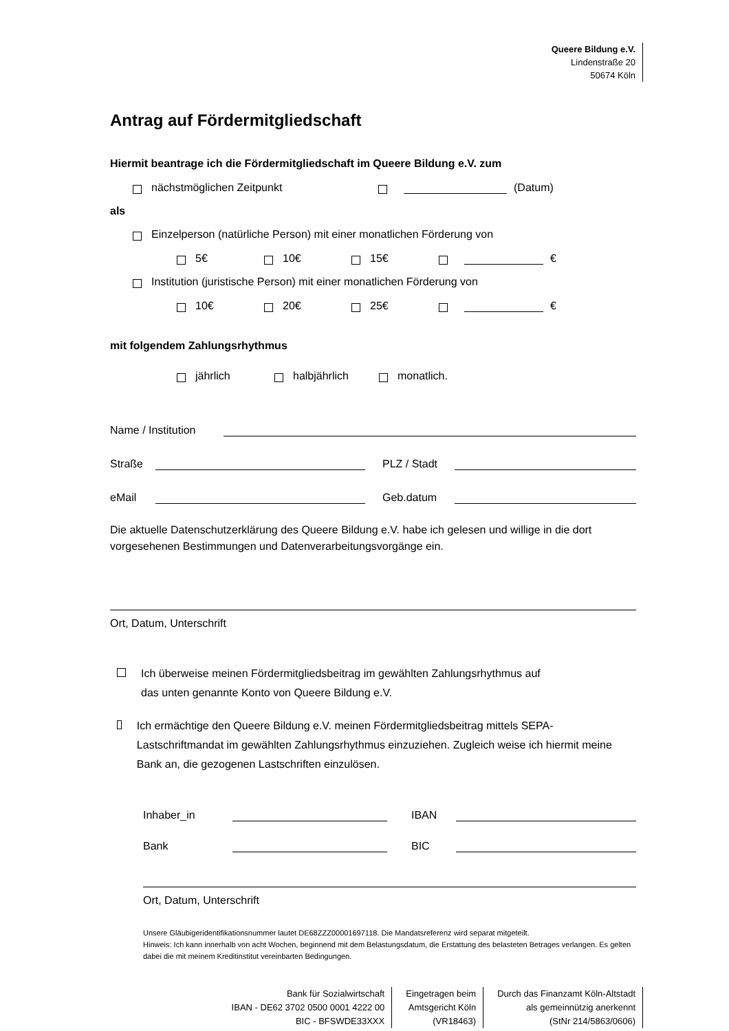Queere Bildung e.V.
Lindenstraße 20
50674 Köln
Antrag auf Fördermitgliedschaft
Hiermit beantrage ich die Fördermitgliedschaft im Queere Bildung e.V. zum
nächstmöglichen Zeitpunkt (Datum)
als
Einzelperson (natürliche Person) mit einer monatlichen Förderung von
5€ 10€ 15€ €
Institution (juristische Person) mit einer monatlichen Förderung von
10€ 20€ 25€ €
mit folgendem Zahlungsrhythmus
jährlich halbjährlich monatlich.
Name / Institution
Straße PLZ / Stadt
eMail Geb.datum
Die aktuelle Datenschutzerklärung des Queere Bildung e.V. habe ich gelesen und willige in die dort vorgesehenen Bestimmungen und Datenverarbeitungsvorgänge ein.
Ort, Datum, Unterschrift
Ich überweise meinen Fördermitgliedsbeitrag im gewählten Zahlungsrhythmus auf
das unten genannte Konto von Queere Bildung e.V.
Ich ermächtige den Queere Bildung e.V. meinen Fördermitgliedsbeitrag mittels SEPA-Lastschriftmandat im gewählten Zahlungsrhythmus einzuziehen. Zugleich weise ich hiermit meine Bank an, die gezogenen Lastschriften einzulösen.
Inhaber_in IBAN
Bank BIC
Ort, Datum, Unterschrift
Unsere Gläubigeridentifikationsnummer lautet DE68ZZZ00001697118. Die Mandatsreferenz wird separat mitgeteilt.
Hinweis: Ich kann innerhalb von acht Wochen, beginnend mit dem Belastungsdatum, die Erstattung des belasteten Betrages verlangen. Es gelten dabei die mit meinem Kreditinstitut vereinbarten Bedingungen.
Bank für Sozialwirtschaft
IBAN - DE62 3702 0500 0001 4222 00
BIC - BFSWDE33XXX
Eingetragen beim
Amtsgericht Köln
(VR18463)
Durch das Finanzamt Köln-Altstadt
als gemeinnützig anerkennt
(StNr 214/5863/0606)